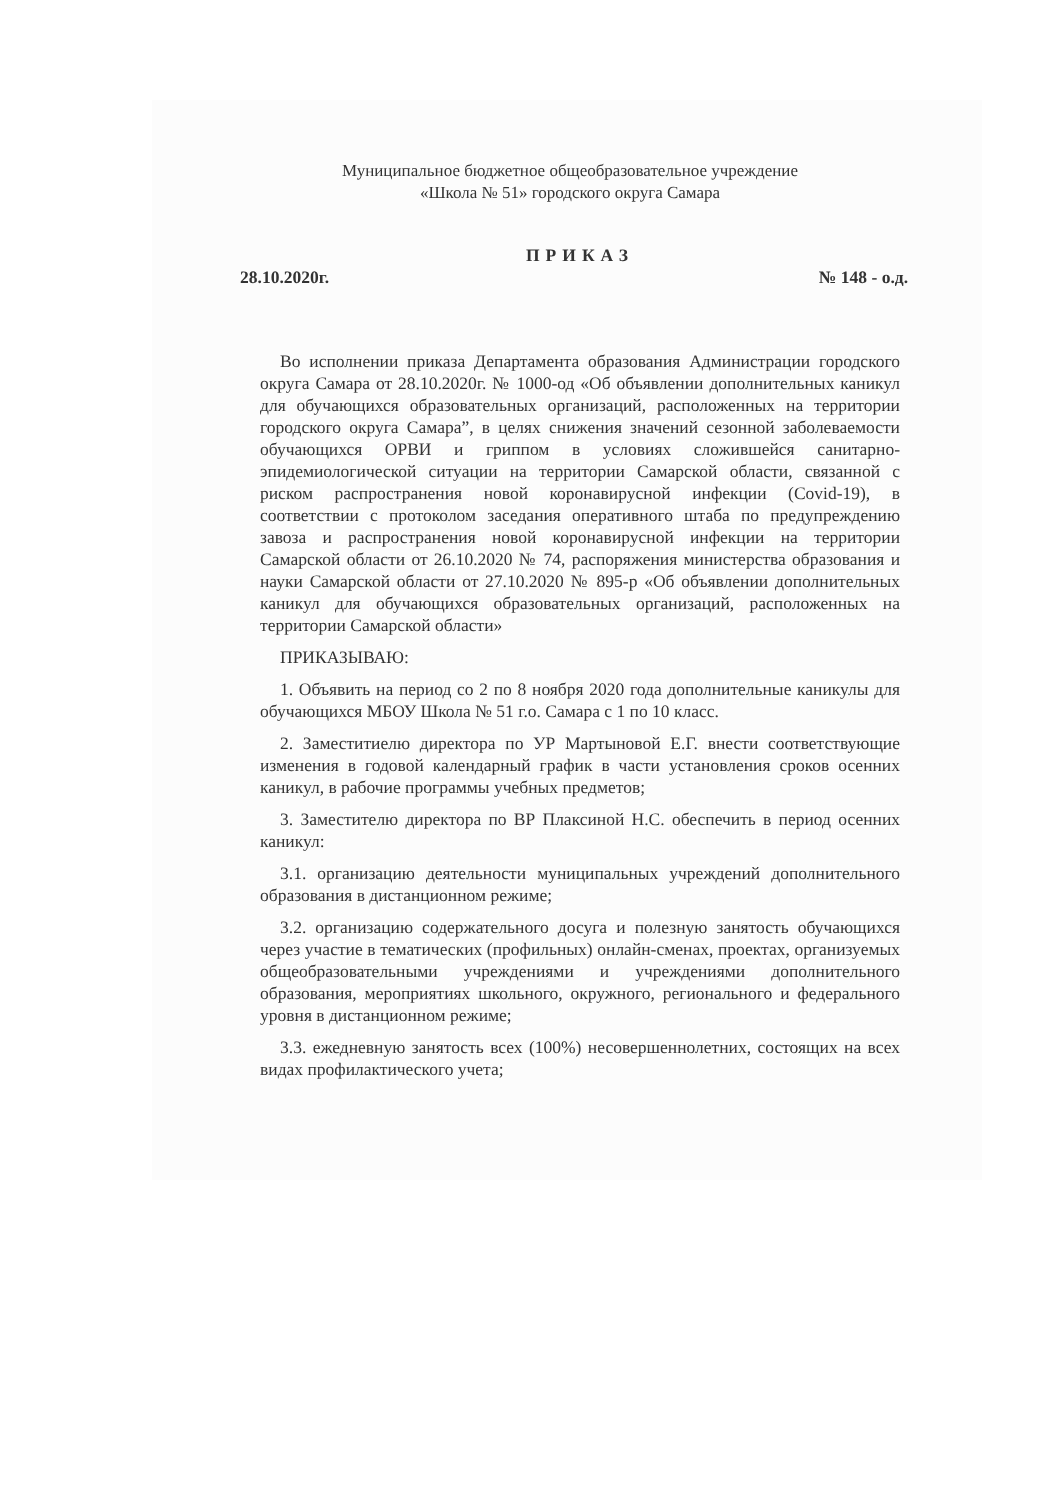Муниципальное бюджетное общеобразовательное учреждение
«Школа № 51» городского округа Самара
ПРИКАЗ
28.10.2020г. № 148 - о.д.
Во исполнении приказа Департамента образования Администрации городского округа Самара от 28.10.2020г. № 1000-од «Об объявлении дополнительных каникул для обучающихся образовательных организаций, расположенных на территории городского округа Самара”, в целях снижения значений сезонной заболеваемости обучающихся ОРВИ и гриппом в условиях сложившейся санитарно-эпидемиологической ситуации на территории Самарской области, связанной с риском распространения новой коронавирусной инфекции (Covid-19), в соответствии с протоколом заседания оперативного штаба по предупреждению завоза и распространения новой коронавирусной инфекции на территории Самарской области от 26.10.2020 № 74, распоряжения министерства образования и науки Самарской области от 27.10.2020 № 895-р «Об объявлении дополнительных каникул для обучающихся образовательных организаций, расположенных на территории Самарской области»
ПРИКАЗЫВАЮ:
1. Объявить на период со 2 по 8 ноября 2020 года дополнительные каникулы для обучающихся МБОУ Школа № 51 г.о. Самара с 1 по 10 класс.
2. Заместитиелю директора по УР Мартыновой Е.Г. внести соответствующие изменения в годовой календарный график в части установления сроков осенних каникул, в рабочие программы учебных предметов;
3. Заместителю директора по ВР Плаксиной Н.С. обеспечить в период осенних каникул:
3.1. организацию деятельности муниципальных учреждений дополнительного образования в дистанционном режиме;
3.2. организацию содержательного досуга и полезную занятость обучающихся через участие в тематических (профильных) онлайн-сменах, проектах, организуемых общеобразовательными учреждениями и учреждениями дополнительного образования, мероприятиях школьного, окружного, регионального и федерального уровня в дистанционном режиме;
3.3. ежедневную занятость всех (100%) несовершеннолетних, состоящих на всех видах профилактического учета;